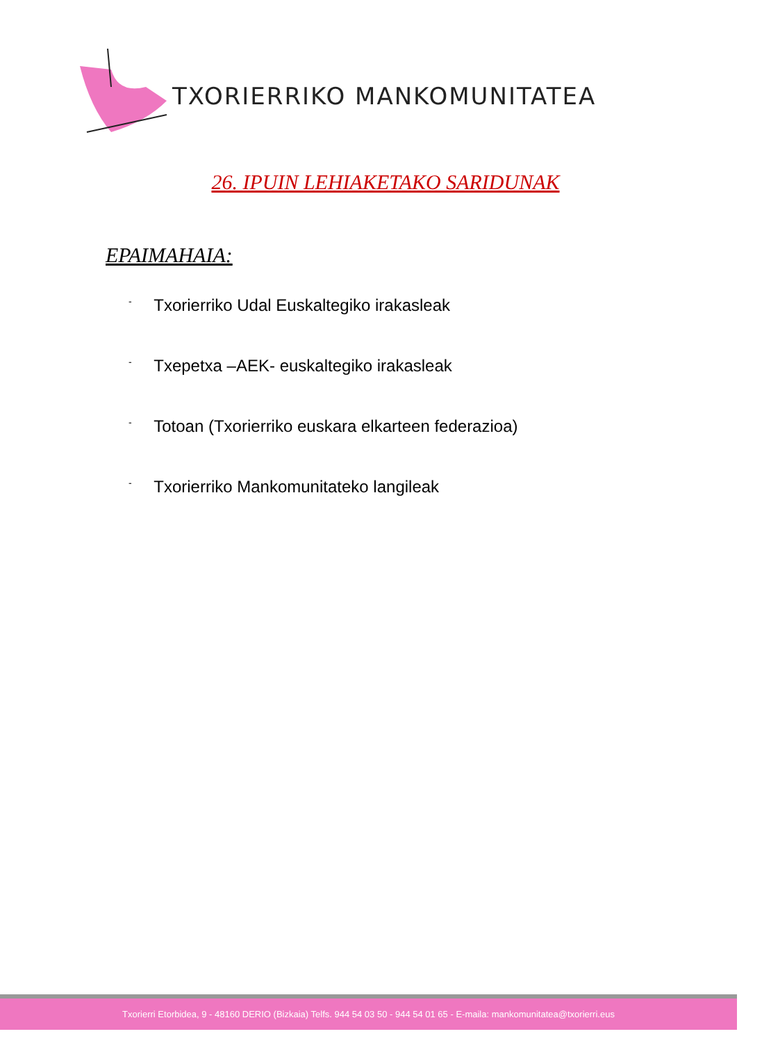TXORIERRIKO MANKOMUNITATEA
26. IPUIN LEHIAKETAKO SARIDUNAK
EPAIMAHAIA:
- Txorierriko Udal Euskaltegiko irakasleak
- Txepetxa –AEK- euskaltegiko irakasleak
- Totoan (Txorierriko euskara elkarteen federazioa)
- Txorierriko Mankomunitateko langileak
Txorierri Etorbidea, 9 - 48160 DERIO (Bizkaia) Telfs. 944 54 03 50 - 944 54 01 65 - E-maila: mankomunitatea@txorierri.eus